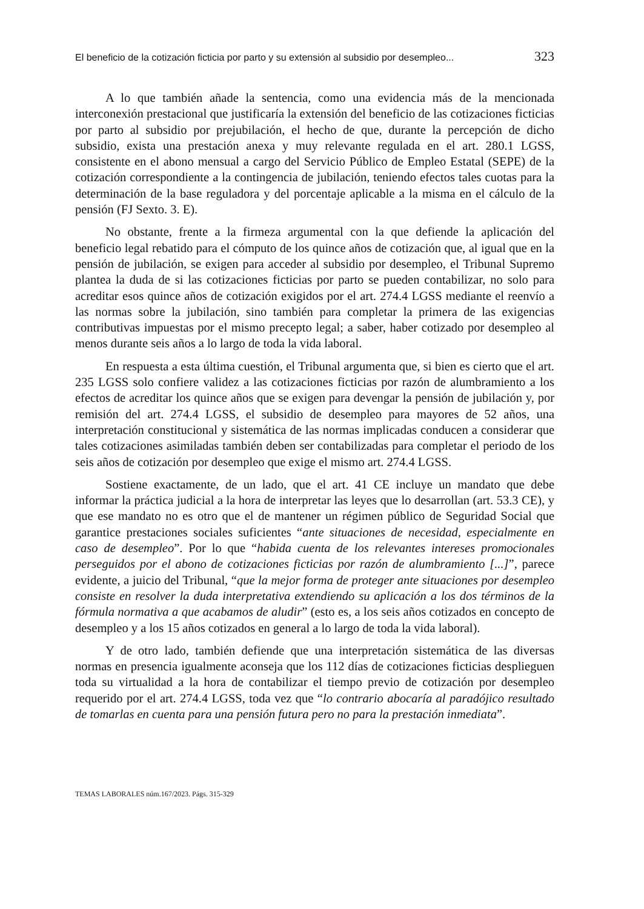El beneficio de la cotización ficticia por parto y su extensión al subsidio por desempleo... 323
A lo que también añade la sentencia, como una evidencia más de la mencionada interconexión prestacional que justificaría la extensión del beneficio de las cotizaciones ficticias por parto al subsidio por prejubilación, el hecho de que, durante la percepción de dicho subsidio, exista una prestación anexa y muy relevante regulada en el art. 280.1 LGSS, consistente en el abono mensual a cargo del Servicio Público de Empleo Estatal (SEPE) de la cotización correspondiente a la contingencia de jubilación, teniendo efectos tales cuotas para la determinación de la base reguladora y del porcentaje aplicable a la misma en el cálculo de la pensión (FJ Sexto. 3. E).
No obstante, frente a la firmeza argumental con la que defiende la aplicación del beneficio legal rebatido para el cómputo de los quince años de cotización que, al igual que en la pensión de jubilación, se exigen para acceder al subsidio por desempleo, el Tribunal Supremo plantea la duda de si las cotizaciones ficticias por parto se pueden contabilizar, no solo para acreditar esos quince años de cotización exigidos por el art. 274.4 LGSS mediante el reenvío a las normas sobre la jubilación, sino también para completar la primera de las exigencias contributivas impuestas por el mismo precepto legal; a saber, haber cotizado por desempleo al menos durante seis años a lo largo de toda la vida laboral.
En respuesta a esta última cuestión, el Tribunal argumenta que, si bien es cierto que el art. 235 LGSS solo confiere validez a las cotizaciones ficticias por razón de alumbramiento a los efectos de acreditar los quince años que se exigen para devengar la pensión de jubilación y, por remisión del art. 274.4 LGSS, el subsidio de desempleo para mayores de 52 años, una interpretación constitucional y sistemática de las normas implicadas conducen a considerar que tales cotizaciones asimiladas también deben ser contabilizadas para completar el periodo de los seis años de cotización por desempleo que exige el mismo art. 274.4 LGSS.
Sostiene exactamente, de un lado, que el art. 41 CE incluye un mandato que debe informar la práctica judicial a la hora de interpretar las leyes que lo desarrollan (art. 53.3 CE), y que ese mandato no es otro que el de mantener un régimen público de Seguridad Social que garantice prestaciones sociales suficientes “ante situaciones de necesidad, especialmente en caso de desempleo”. Por lo que “habida cuenta de los relevantes intereses promocionales perseguidos por el abono de cotizaciones ficticias por razón de alumbramiento [...]”, parece evidente, a juicio del Tribunal, “que la mejor forma de proteger ante situaciones por desempleo consiste en resolver la duda interpretativa extendiendo su aplicación a los dos términos de la fórmula normativa a que acabamos de aludir” (esto es, a los seis años cotizados en concepto de desempleo y a los 15 años cotizados en general a lo largo de toda la vida laboral).
Y de otro lado, también defiende que una interpretación sistemática de las diversas normas en presencia igualmente aconseja que los 112 días de cotizaciones ficticias desplieguen toda su virtualidad a la hora de contabilizar el tiempo previo de cotización por desempleo requerido por el art. 274.4 LGSS, toda vez que “lo contrario abocaría al paradójico resultado de tomarlas en cuenta para una pensión futura pero no para la prestación inmediata”.
TEMAS LABORALES núm.167/2023. Págs. 315-329